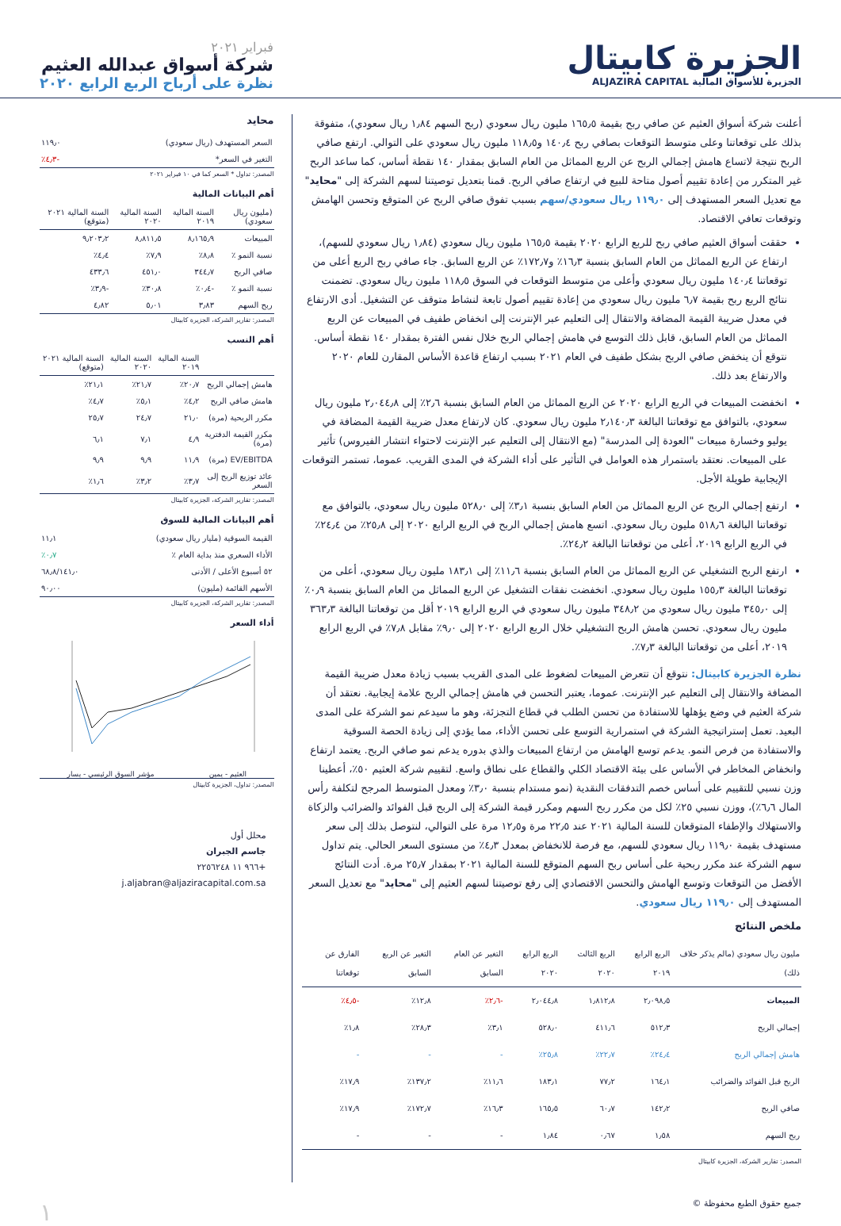الجزيرة كابيتال
الجزيرة للأسواق المالية ALJAZIRA CAPITAL
فبراير ٢٠٢١
شركة أسواق عبدالله العثيم
نظرة على أرباح الربع الرابع ٢٠٢٠
أعلنت شركة أسواق العثيم عن صافي ربح بقيمة ١٦٥٫٥ مليون ريال سعودي (ربح السهم ١٫٨٤ ريال سعودي)، متفوقة بذلك على توقعاتنا وعلى متوسط التوقعات بصافي ربح ١٤٠٫٤ و١١٨٫٥ مليون ريال سعودي على التوالي. ارتفع صافي الربح نتيجة لاتساع هامش إجمالي الربح عن الربع المماثل من العام السابق بمقدار ١٤٠ نقطة أساس، كما ساعد الربح غير المتكرر من إعادة تقييم أصول متاحة للبيع في ارتفاع صافي الربح. قمنا بتعديل توصيتنا لسهم الشركة إلى "محايد" مع تعديل السعر المستهدف إلى ١١٩٫٠ ريال سعودي/سهم بسبب تفوق صافي الربح عن المتوقع وتحسن الهامش وتوقعات تعافي الاقتصاد.
حققت أسواق العثيم صافي ربح للربع الرابع ٢٠٢٠ بقيمة ١٦٥٫٥ مليون ريال سعودي (١٫٨٤ ريال سعودي للسهم)، ارتفاع عن الربع المماثل من العام السابق بنسبة ١٦٫٣٪ و١٧٢٫٧٪ عن الربع السابق. جاء صافي ربح الربع أعلى من توقعاتنا ١٤٠٫٤ مليون ريال سعودي وأعلى من متوسط التوقعات في السوق ١١٨٫٥ مليون ريال سعودي. تضمنت نتائج الربع ربح بقيمة ٦٫٧ مليون ريال سعودي من إعادة تقييم أصول تابعة لنشاط متوقف عن التشغيل. أدى الارتفاع في معدل ضريبة القيمة المضافة والانتقال إلى التعليم عبر الإنترنت إلى انخفاض طفيف في المبيعات عن الربع المماثل من العام السابق، قابل ذلك التوسع في هامش إجمالي الربح خلال نفس الفترة بمقدار ١٤٠ نقطة أساس. نتوقع أن ينخفض صافي الربح بشكل طفيف في العام ٢٠٢١ بسبب ارتفاع قاعدة الأساس المقارن للعام ٢٠٢٠ والارتفاع بعد ذلك.
انخفضت المبيعات في الربع الرابع ٢٠٢٠ عن الربع المماثل من العام السابق بنسبة ٢٫٦٪ إلى ٢٫٠٤٤٫٨ مليون ريال سعودي، بالتوافق مع توقعاتنا البالغة ٢٫١٤٠٫٣ مليون ريال سعودي. كان لارتفاع معدل ضريبة القيمة المضافة في يوليو وخسارة مبيعات "العودة إلى المدرسة" (مع الانتقال إلى التعليم عبر الإنترنت لاحتواء انتشار الفيروس) تأثير على المبيعات. نعتقد باستمرار هذه العوامل في التأثير على أداء الشركة في المدى القريب. عموما، تستمر التوقعات الإيجابية طويلة الأجل.
ارتفع إجمالي الربح عن الربع المماثل من العام السابق بنسبة ٣٫١٪ إلى ٥٢٨٫٠ مليون ريال سعودي، بالتوافق مع توقعاتنا البالغة ٥١٨٫٦ مليون ريال سعودي. اتسع هامش إجمالي الربح في الربع الرابع ٢٠٢٠ إلى ٢٥٫٨٪ من ٢٤٫٤٪ في الربع الرابع ٢٠١٩، أعلى من توقعاتنا البالغة ٢٤٫٢٪.
ارتفع الربح التشغيلي عن الربع المماثل من العام السابق بنسبة ١١٫٦٪ إلى ١٨٣٫١ مليون ريال سعودي، أعلى من توقعاتنا البالغة ١٥٥٫٣ مليون ريال سعودي. انخفضت نفقات التشغيل عن الربع المماثل من العام السابق بنسبة ٠٫٩٪ إلى ٣٤٥٫٠ مليون ريال سعودي من ٣٤٨٫٢ مليون ريال سعودي في الربع الرابع ٢٠١٩ أقل من توقعاتنا البالغة ٣٦٣٫٣ مليون ريال سعودي. تحسن هامش الربح التشغيلي خلال الربع الرابع ٢٠٢٠ إلى ٩٫٠٪ مقابل ٧٫٨٪ في الربع الرابع ٢٠١٩، أعلى من توقعاتنا البالغة ٧٫٣٪.
نظرة الجزيرة كابيتال: نتوقع أن تتعرض المبيعات لضغوط على المدى القريب بسبب زيادة معدل ضريبة القيمة المضافة والانتقال إلى التعليم عبر الإنترنت. عموما، يعتبر التحسن في هامش إجمالي الربح علامة إيجابية. نعتقد أن شركة العثيم في وضع يؤهلها للاستفادة من تحسن الطلب في قطاع التجزئة، وهو ما سيدعم نمو الشركة على المدى البعيد. تعمل إستراتيجية الشركة في استمرارية التوسع على تحسن الأداء، مما يؤدي إلى زيادة الحصة السوقية والاستفادة من فرص النمو. يدعم توسع الهامش من ارتفاع المبيعات والذي بدوره يدعم نمو صافي الربح. يعتمد ارتفاع وانخفاض المخاطر في الأساس على بيئة الاقتصاد الكلي والقطاع على نطاق واسع. لتقييم شركة العثيم ٥٠٪، أعطينا وزن نسبي للتقييم على أساس خصم التدفقات النقدية (نمو مستدام بنسبة ٣٫٠٪ ومعدل المتوسط المرجح لتكلفة رأس المال ٦٫٦٪)، ووزن نسبي ٢٥٪ لكل من مكرر ربح السهم ومكرر قيمة الشركة إلى الربح قبل الفوائد والضرائب والزكاة والاستهلاك والإطفاء المتوقعان للسنة المالية ٢٠٢١ عند ٢٢٫٥ مرة و١٢٫٥ مرة على التوالي، لنتوصل بذلك إلى سعر مستهدف بقيمة ١١٩٫٠ ريال سعودي للسهم، مع فرصة للانخفاض بمعدل ٤٫٣٪ من مستوى السعر الحالي. يتم تداول سهم الشركة عند مكرر ربحية على أساس ربح السهم المتوقع للسنة المالية ٢٠٢١ بمقدار ٢٥٫٧ مرة. أدت النتائج الأفضل من التوقعات وتوسع الهامش والتحسن الاقتصادي إلى رفع توصيتنا لسهم العثيم إلى "محايد" مع تعديل السعر المستهدف إلى ١١٩٫٠ ريال سعودي.
ملخص النتائج
| مليون ريال سعودي (مالم يذكر خلاف ذلك) | الربع الرابع ٢٠١٩ | الربع الثالث ٢٠٢٠ | الربع الرابع ٢٠٢٠ | التغير عن العام السابق | التغير عن الربع السابق | الفارق عن توقعاتنا |
| --- | --- | --- | --- | --- | --- | --- |
| المبيعات | ٢٫٠٩٨٫٥ | ١٫٨١٢٫٨ | ٢٫٠٤٤٫٨ | -٢٫٦٪ | ١٢٫٨٪ | -٤٫٥٪ |
| إجمالي الربح | ٥١٢٫٣ | ٤١١٫٦ | ٥٢٨٫٠ | ٣٫١٪ | ٢٨٫٣٪ | ١٫٨٪ |
| هامش إجمالي الربح | ٢٤٫٤٪ | ٢٢٫٧٪ | ٢٥٫٨٪ | - | - | - |
| الربح قبل الفوائد والضرائب | ١٦٤٫١ | ٧٧٫٢ | ١٨٣٫١ | ١١٫٦٪ | ١٣٧٫٢٪ | ١٧٫٩٪ |
| صافي الربح | ١٤٢٫٢ | ٦٠٫٧ | ١٦٥٫٥ | ١٦٫٣٪ | ١٧٢٫٧٪ | ١٧٫٩٪ |
| ربح السهم | ١٫٥٨ | ٠٫٦٧ | ١٫٨٤ | - | - | - |
المصدر: تقارير الشركة، الجزيرة كابيتال
محايد
| السعر المستهدف (ريال سعودي) | ١١٩٫٠ |
| التغير في السعر* | -٤٫٣٪ |
المصدر: تداول * السعر كما في ١٠ فبراير ٢٠٢١
أهم البيانات المالية
| (مليون ريال سعودي) | السنة المالية ٢٠١٩ | السنة المالية ٢٠٢٠ | السنة المالية ٢٠٢١ (متوقع) |
| --- | --- | --- | --- |
| المبيعات | ٨٫١٦٥٫٩ | ٨٫٨١١٫٥ | ٩٫٢٠٣٫٢ |
| نسبة النمو ٪ | ٨٫٨٪ | ٧٫٩٪ | ٤٫٤٪ |
| صافي الربح | ٣٤٤٫٧ | ٤٥١٫٠ | ٤٣٣٫٦ |
| نسبة النمو ٪ | -٠٫٤٪ | ٣٠٫٨٪ | -٣٫٩٪ |
| ربح السهم | ٣٫٨٣ | ٥٫٠١ | ٤٫٨٢ |
المصدر: تقارير الشركة، الجزيرة كابيتال
أهم النسب
| | السنة المالية ٢٠١٩ | السنة المالية ٢٠٢٠ | السنة المالية ٢٠٢١ (متوقع) |
| --- | --- | --- | --- |
| هامش إجمالي الربح | ٢٠٫٧٪ | ٢١٫٧٪ | ٢١٫١٪ |
| هامش صافي الربح | ٤٫٢٪ | ٥٫١٪ | ٤٫٧٪ |
| مكرر الربحية (مرة) | ٢١٫٠ | ٢٤٫٧ | ٢٥٫٧ |
| مكرر القيمة الدفترية (مرة) | ٤٫٩ | ٧٫١ | ٦٫١ |
| EV/EBITDA (مرة) | ١١٫٩ | ٩٫٩ | ٩٫٩ |
| عائد توزيع الربح إلى السعر | ٣٫٧٪ | ٣٫٢٪ | ١٫٦٪ |
المصدر: تقارير الشركة، الجزيرة كابيتال
أهم البيانات المالية للسوق
| القيمة السوقية (مليار ريال سعودي) | ١١٫١ |
| الأداء السعري منذ بداية العام ٪ | ٠٫٧٪ |
| ٥٢ أسبوع الأعلى / الأدنى | ٦٨٫٨/١٤١٫٠ |
| الأسهم القائمة (مليون) | ٩٠٫٠٠ |
المصدر: تقارير الشركة، الجزيرة كابيتال
أداء السعر
العثيم - يمين مؤشر السوق الرئيسي - يسار
المصدر: تداول، الجزيرة كابيتال
محلل أول
جاسم الجبران
+٩٦٦ ١١ ٢٢٥٦٢٤٨
j.aljabran@aljaziracapital.com.sa
جميع حقوق الطبع محفوظة © ١